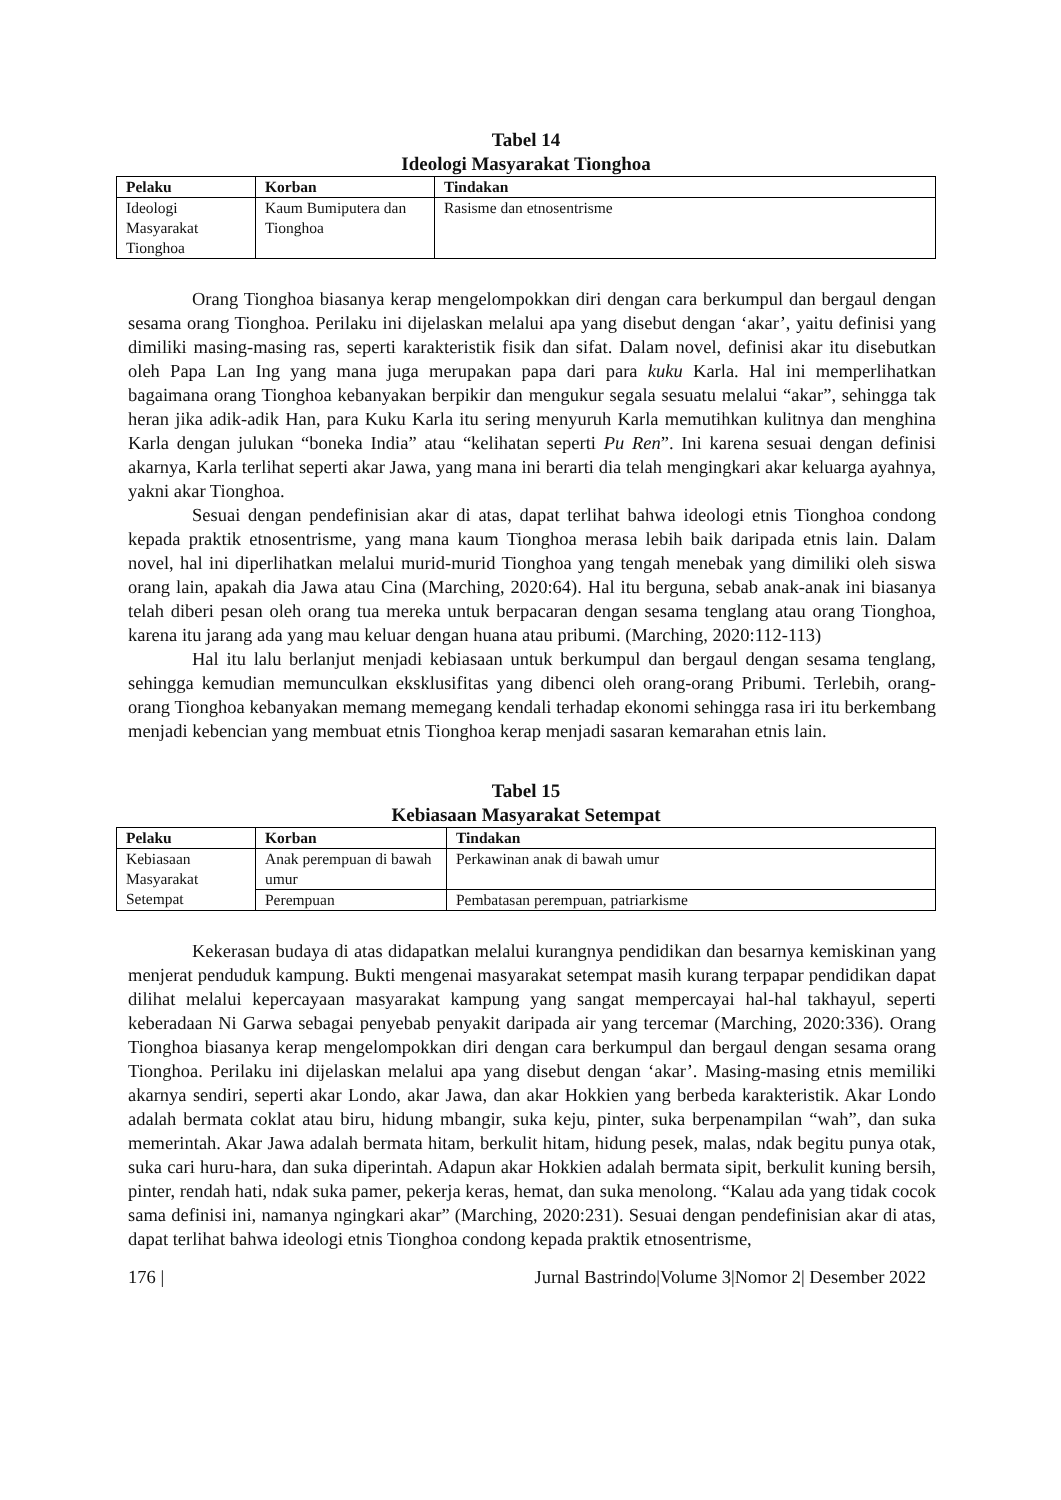Tabel 14
Ideologi Masyarakat Tionghoa
| Pelaku | Korban | Tindakan |
| --- | --- | --- |
| Ideologi Masyarakat Tionghoa | Kaum Bumiputera dan Tionghoa | Rasisme dan etnosentrisme |
Orang Tionghoa biasanya kerap mengelompokkan diri dengan cara berkumpul dan bergaul dengan sesama orang Tionghoa. Perilaku ini dijelaskan melalui apa yang disebut dengan ‘akar’, yaitu definisi yang dimiliki masing-masing ras, seperti karakteristik fisik dan sifat. Dalam novel, definisi akar itu disebutkan oleh Papa Lan Ing yang mana juga merupakan papa dari para kuku Karla. Hal ini memperlihatkan bagaimana orang Tionghoa kebanyakan berpikir dan mengukur segala sesuatu melalui “akar”, sehingga tak heran jika adik-adik Han, para Kuku Karla itu sering menyuruh Karla memutihkan kulitnya dan menghina Karla dengan julukan “boneka India” atau “kelihatan seperti Pu Ren”. Ini karena sesuai dengan definisi akarnya, Karla terlihat seperti akar Jawa, yang mana ini berarti dia telah mengingkari akar keluarga ayahnya, yakni akar Tionghoa.
Sesuai dengan pendefinisian akar di atas, dapat terlihat bahwa ideologi etnis Tionghoa condong kepada praktik etnosentrisme, yang mana kaum Tionghoa merasa lebih baik daripada etnis lain. Dalam novel, hal ini diperlihatkan melalui murid-murid Tionghoa yang tengah menebak yang dimiliki oleh siswa orang lain, apakah dia Jawa atau Cina (Marching, 2020:64). Hal itu berguna, sebab anak-anak ini biasanya telah diberi pesan oleh orang tua mereka untuk berpacaran dengan sesama tenglang atau orang Tionghoa, karena itu jarang ada yang mau keluar dengan huana atau pribumi. (Marching, 2020:112-113)
Hal itu lalu berlanjut menjadi kebiasaan untuk berkumpul dan bergaul dengan sesama tenglang, sehingga kemudian memunculkan eksklusifitas yang dibenci oleh orang-orang Pribumi. Terlebih, orang-orang Tionghoa kebanyakan memang memegang kendali terhadap ekonomi sehingga rasa iri itu berkembang menjadi kebencian yang membuat etnis Tionghoa kerap menjadi sasaran kemarahan etnis lain.
Tabel 15
Kebiasaan Masyarakat Setempat
| Pelaku | Korban | Tindakan |
| --- | --- | --- |
| Kebiasaan Masyarakat Setempat | Anak perempuan di bawah umur | Perkawinan anak di bawah umur |
| | Perempuan | Pembatasan perempuan, patriarkisme |
Kekerasan budaya di atas didapatkan melalui kurangnya pendidikan dan besarnya kemiskinan yang menjerat penduduk kampung. Bukti mengenai masyarakat setempat masih kurang terpapar pendidikan dapat dilihat melalui kepercayaan masyarakat kampung yang sangat mempercayai hal-hal takhayul, seperti keberadaan Ni Garwa sebagai penyebab penyakit daripada air yang tercemar (Marching, 2020:336). Orang Tionghoa biasanya kerap mengelompokkan diri dengan cara berkumpul dan bergaul dengan sesama orang Tionghoa. Perilaku ini dijelaskan melalui apa yang disebut dengan ‘akar’. Masing-masing etnis memiliki akarnya sendiri, seperti akar Londo, akar Jawa, dan akar Hokkien yang berbeda karakteristik. Akar Londo adalah bermata coklat atau biru, hidung mbangir, suka keju, pinter, suka berpenampilan “wah”, dan suka memerintah. Akar Jawa adalah bermata hitam, berkulit hitam, hidung pesek, malas, ndak begitu punya otak, suka cari huru-hara, dan suka diperintah. Adapun akar Hokkien adalah bermata sipit, berkulit kuning bersih, pinter, rendah hati, ndak suka pamer, pekerja keras, hemat, dan suka menolong. “Kalau ada yang tidak cocok sama definisi ini, namanya ngingkari akar” (Marching, 2020:231). Sesuai dengan pendefinisian akar di atas, dapat terlihat bahwa ideologi etnis Tionghoa condong kepada praktik etnosentrisme,
176 | Jurnal Bastrindo|Volume 3|Nomor 2| Desember 2022